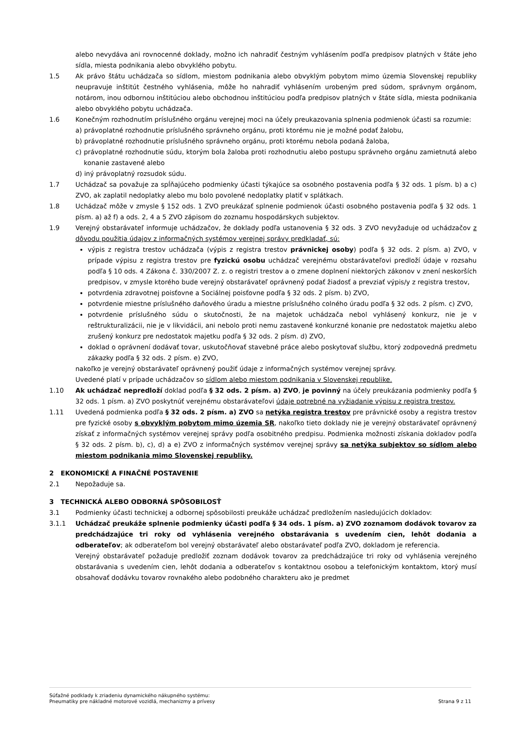alebo nevydáva ani rovnocenné doklady, možno ich nahradiť čestným vyhlásením podľa predpisov platných v štáte jeho sídla, miesta podnikania alebo obvyklého pobytu.
1.5 Ak právo štátu uchádzača so sídlom, miestom podnikania alebo obvyklým pobytom mimo územia Slovenskej republiky neupravuje inštitút čestného vyhlásenia, môže ho nahradiť vyhlásením urobeným pred súdom, správnym orgánom, notárom, inou odbornou inštitúciou alebo obchodnou inštitúciou podľa predpisov platných v štáte sídla, miesta podnikania alebo obvyklého pobytu uchádzača.
1.6 Konečným rozhodnutím príslušného orgánu verejnej moci na účely preukazovania splnenia podmienok účasti sa rozumie:
a) právoplatné rozhodnutie príslušného správneho orgánu, proti ktorému nie je možné podať žalobu,
b) právoplatné rozhodnutie príslušného správneho orgánu, proti ktorému nebola podaná žaloba,
c) právoplatné rozhodnutie súdu, ktorým bola žaloba proti rozhodnutiu alebo postupu správneho orgánu zamietnutá alebo konanie zastavené alebo
d) iný právoplatný rozsudok súdu.
1.7 Uchádzač sa považuje za spĺňajúceho podmienky účasti týkajúce sa osobného postavenia podľa § 32 ods. 1 písm. b) a c) ZVO, ak zaplatil nedoplatky alebo mu bolo povolené nedoplatky platiť v splátkach.
1.8 Uchádzač môže v zmysle § 152 ods. 1 ZVO preukázať splnenie podmienok účasti osobného postavenia podľa § 32 ods. 1 písm. a) až f) a ods. 2, 4 a 5 ZVO zápisom do zoznamu hospodárskych subjektov.
1.9 Verejný obstarávateľ informuje uchádzačov, že doklady podľa ustanovenia § 32 ods. 3 ZVO nevyžaduje od uchádzačov z dôvodu použitia údajov z informačných systémov verejnej správy predkladať, sú:
výpis z registra trestov uchádzača (výpis z registra trestov právnickej osoby) podľa § 32 ods. 2 písm. a) ZVO, v prípade výpisu z registra trestov pre fyzickú osobu uchádzač verejnému obstarávateľovi predloží údaje v rozsahu podľa § 10 ods. 4 Zákona č. 330/2007 Z. z. o registri trestov a o zmene doplnení niektorých zákonov v znení neskorších predpisov, v zmysle ktorého bude verejný obstarávateľ oprávnený podať žiadosť a prevziať výpis/y z registra trestov,
potvrdenia zdravotnej poisťovne a Sociálnej poisťovne podľa § 32 ods. 2 písm. b) ZVO,
potvrdenie miestne príslušného daňového úradu a miestne príslušného colného úradu podľa § 32 ods. 2 písm. c) ZVO,
potvrdenie príslušného súdu o skutočnosti, že na majetok uchádzača nebol vyhlásený konkurz, nie je v reštrukturalizácii, nie je v likvidácii, ani nebolo proti nemu zastavené konkurzné konanie pre nedostatok majetku alebo zrušený konkurz pre nedostatok majetku podľa § 32 ods. 2 písm. d) ZVO,
doklad o oprávnení dodávať tovar, uskutočňovať stavebné práce alebo poskytovať službu, ktorý zodpovedná predmetu zákazky podľa § 32 ods. 2 písm. e) ZVO,
nakoľko je verejný obstarávateľ oprávnený použiť údaje z informačných systémov verejnej správy.
Uvedené platí v prípade uchádzačov so sídlom alebo miestom podnikania v Slovenskej republike.
1.10 Ak uchádzač nepredloží doklad podľa § 32 ods. 2 písm. a) ZVO, je povinný na účely preukázania podmienky podľa § 32 ods. 1 písm. a) ZVO poskytnúť verejnému obstarávateľovi údaje potrebné na vyžiadanie výpisu z registra trestov.
1.11 Uvedená podmienka podľa § 32 ods. 2 písm. a) ZVO sa netýka registra trestov pre právnické osoby a registra trestov pre fyzické osoby s obvyklým pobytom mimo územia SR, nakoľko tieto doklady nie je verejný obstarávateľ oprávnený získať z informačných systémov verejnej správy podľa osobitného predpisu. Podmienka možnosti získania dokladov podľa § 32 ods. 2 písm. b), c), d) a e) ZVO z informačných systémov verejnej správy sa netýka subjektov so sídlom alebo miestom podnikania mimo Slovenskej republiky.
2 EKONOMICKÉ A FINAČNÉ POSTAVENIE
2.1 Nepožaduje sa.
3 TECHNICKÁ ALEBO ODBORNÁ SPÔSOBILOSŤ
3.1 Podmienky účasti technickej a odbornej spôsobilosti preukáže uchádzač predložením nasledujúcich dokladov:
3.1.1 Uchádzač preukáže splnenie podmienky účasti podľa § 34 ods. 1 písm. a) ZVO zoznamom dodávok tovarov za predchádzajúce tri roky od vyhlásenia verejného obstarávania s uvedením cien, lehôt dodania a odberateľov; ak odberateľom bol verejný obstarávateľ alebo obstarávateľ podľa ZVO, dokladom je referencia.
Verejný obstarávateľ požaduje predložiť zoznam dodávok tovarov za predchádzajúce tri roky od vyhlásenia verejného obstarávania s uvedením cien, lehôt dodania a odberateľov s kontaktnou osobou a telefonickým kontaktom, ktorý musí obsahovať dodávku tovarov rovnakého alebo podobného charakteru ako je predmet
Súťažné podklady k zriadeniu dynamického nákupného systému:
Pneumatiky pre nákladné motorové vozidlá, mechanizmy a prívesy
Strana 9 z 11